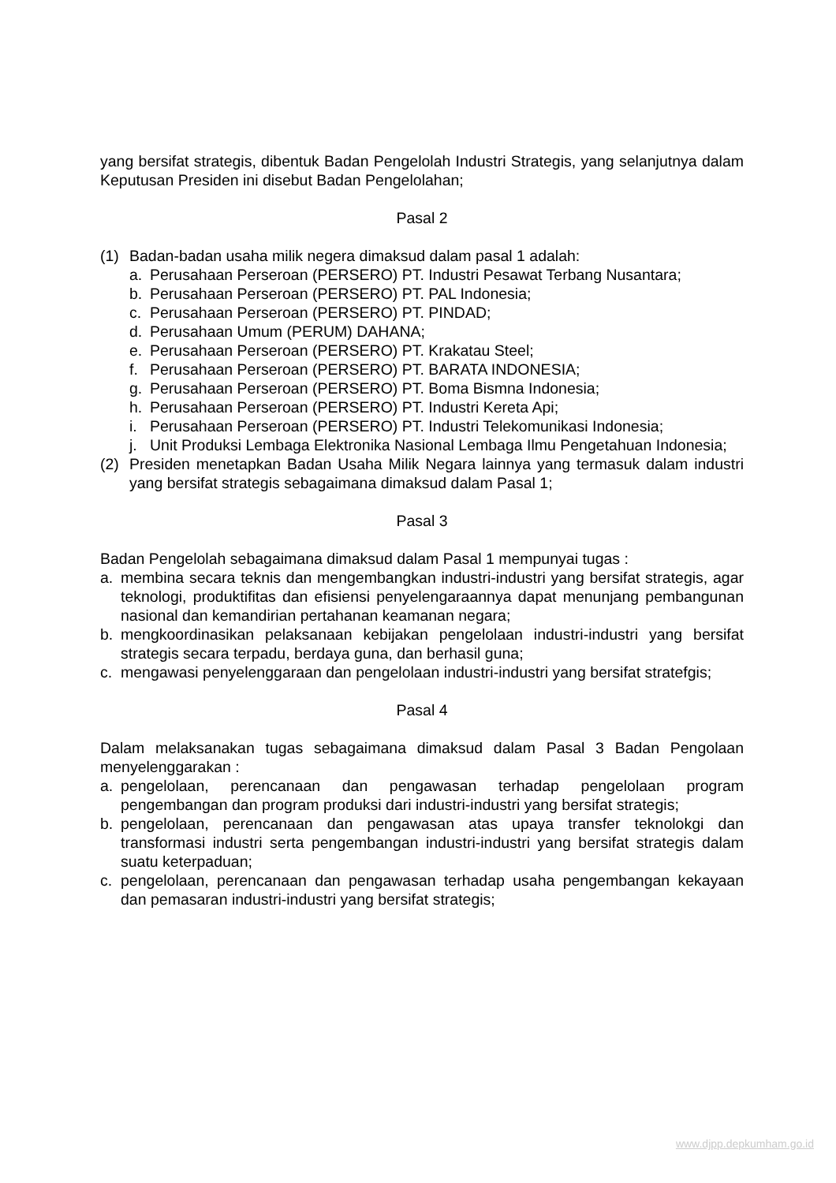yang bersifat strategis, dibentuk Badan Pengelolah Industri Strategis, yang selanjutnya dalam Keputusan Presiden ini disebut Badan Pengelolahan;
Pasal 2
(1) Badan-badan usaha milik negera dimaksud dalam pasal 1 adalah:
a. Perusahaan Perseroan (PERSERO) PT. Industri Pesawat Terbang Nusantara;
b. Perusahaan Perseroan (PERSERO) PT. PAL Indonesia;
c. Perusahaan Perseroan (PERSERO) PT. PINDAD;
d. Perusahaan Umum (PERUM) DAHANA;
e. Perusahaan Perseroan (PERSERO) PT. Krakatau Steel;
f. Perusahaan Perseroan (PERSERO) PT. BARATA INDONESIA;
g. Perusahaan Perseroan (PERSERO) PT. Boma Bismna Indonesia;
h. Perusahaan Perseroan (PERSERO) PT. Industri Kereta Api;
i. Perusahaan Perseroan (PERSERO) PT. Industri Telekomunikasi Indonesia;
j. Unit Produksi Lembaga Elektronika Nasional Lembaga Ilmu Pengetahuan Indonesia;
(2) Presiden menetapkan Badan Usaha Milik Negara lainnya yang termasuk dalam industri yang bersifat strategis sebagaimana dimaksud dalam Pasal 1;
Pasal 3
Badan Pengelolah sebagaimana dimaksud dalam Pasal 1 mempunyai tugas :
a. membina secara teknis dan mengembangkan industri-industri yang bersifat strategis, agar teknologi, produktifitas dan efisiensi penyelengaraannya dapat menunjang pembangunan nasional dan kemandirian pertahanan keamanan negara;
b. mengkoordinasikan pelaksanaan kebijakan pengelolaan industri-industri yang bersifat strategis secara terpadu, berdaya guna, dan berhasil guna;
c. mengawasi penyelenggaraan dan pengelolaan industri-industri yang bersifat stratefgis;
Pasal 4
Dalam melaksanakan tugas sebagaimana dimaksud dalam Pasal 3 Badan Pengolaan menyelenggarakan :
a. pengelolaan, perencanaan dan pengawasan terhadap pengelolaan program pengembangan dan program produksi dari industri-industri yang bersifat strategis;
b. pengelolaan, perencanaan dan pengawasan atas upaya transfer teknolokgi dan transformasi industri serta pengembangan industri-industri yang bersifat strategis dalam suatu keterpaduan;
c. pengelolaan, perencanaan dan pengawasan terhadap usaha pengembangan kekayaan dan pemasaran industri-industri yang bersifat strategis;
www.djpp.depkumham.go.id